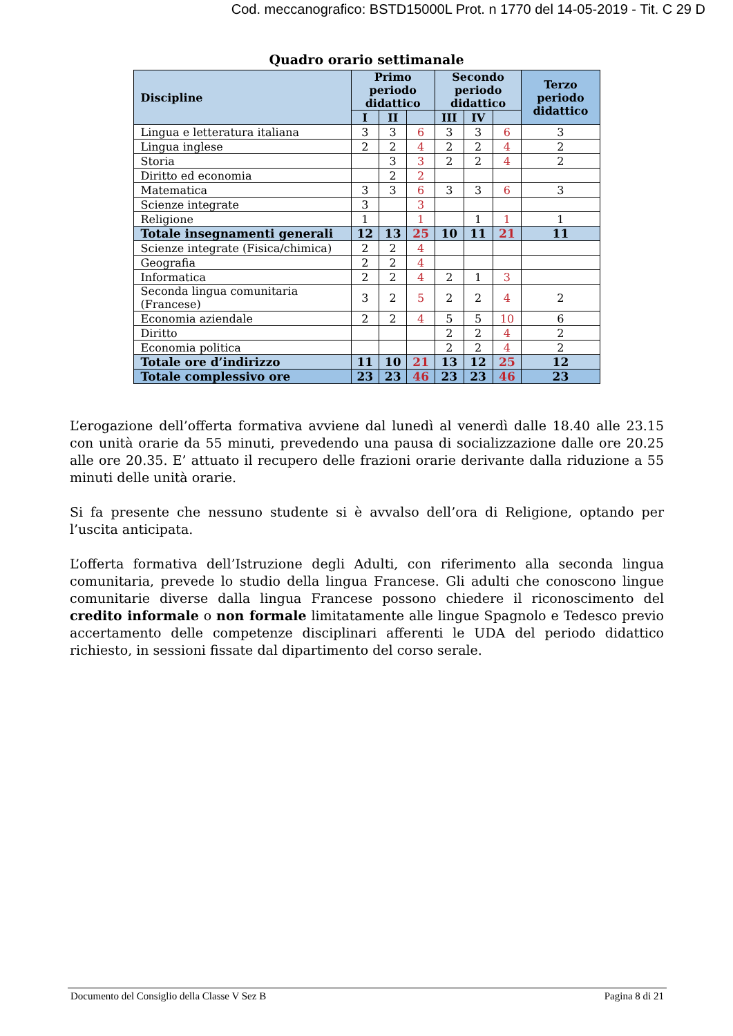Cod. meccanografico: BSTD15000L Prot. n 1770 del 14-05-2019 - Tit. C 29 D
Quadro orario settimanale
| Discipline | Primo periodo didattico | | | Secondo periodo didattico | | | Terzo periodo didattico |
| --- | --- | --- | --- | --- | --- | --- | --- |
| | I | II | | III | IV | | |
| Lingua e letteratura italiana | 3 | 3 | 6 | 3 | 3 | 6 | 3 |
| Lingua inglese | 2 | 2 | 4 | 2 | 2 | 4 | 2 |
| Storia | | 3 | 3 | 2 | 2 | 4 | 2 |
| Diritto ed economia | | 2 | 2 | | | | |
| Matematica | 3 | 3 | 6 | 3 | 3 | 6 | 3 |
| Scienze integrate | 3 | | 3 | | | | |
| Religione | 1 | | 1 | | 1 | 1 | 1 |
| Totale insegnamenti generali | 12 | 13 | 25 | 10 | 11 | 21 | 11 |
| Scienze integrate (Fisica/chimica) | 2 | 2 | 4 | | | | |
| Geografia | 2 | 2 | 4 | | | | |
| Informatica | 2 | 2 | 4 | 2 | 1 | 3 | |
| Seconda lingua comunitaria (Francese) | 3 | 2 | 5 | 2 | 2 | 4 | 2 |
| Economia aziendale | 2 | 2 | 4 | 5 | 5 | 10 | 6 |
| Diritto | | | | 2 | 2 | 4 | 2 |
| Economia politica | | | | 2 | 2 | 4 | 2 |
| Totale ore d’indirizzo | 11 | 10 | 21 | 13 | 12 | 25 | 12 |
| Totale complessivo ore | 23 | 23 | 46 | 23 | 23 | 46 | 23 |
L’erogazione dell’offerta formativa avviene dal lunedì al venerdì dalle 18.40 alle 23.15 con unità orarie da 55 minuti, prevedendo una pausa di socializzazione dalle ore 20.25 alle ore 20.35. E’ attuato il recupero delle frazioni orarie derivante dalla riduzione a 55 minuti delle unità orarie.
Si fa presente che nessuno studente si è avvalso dell’ora di Religione, optando per l’uscita anticipata.
L’offerta formativa dell’Istruzione degli Adulti, con riferimento alla seconda lingua comunitaria, prevede lo studio della lingua Francese. Gli adulti che conoscono lingue comunitarie diverse dalla lingua Francese possono chiedere il riconoscimento del credito informale o non formale limitatamente alle lingue Spagnolo e Tedesco previo accertamento delle competenze disciplinari afferenti le UDA del periodo didattico richiesto, in sessioni fissate dal dipartimento del corso serale.
Documento del Consiglio della Classe V Sez B Pagina 8 di 21